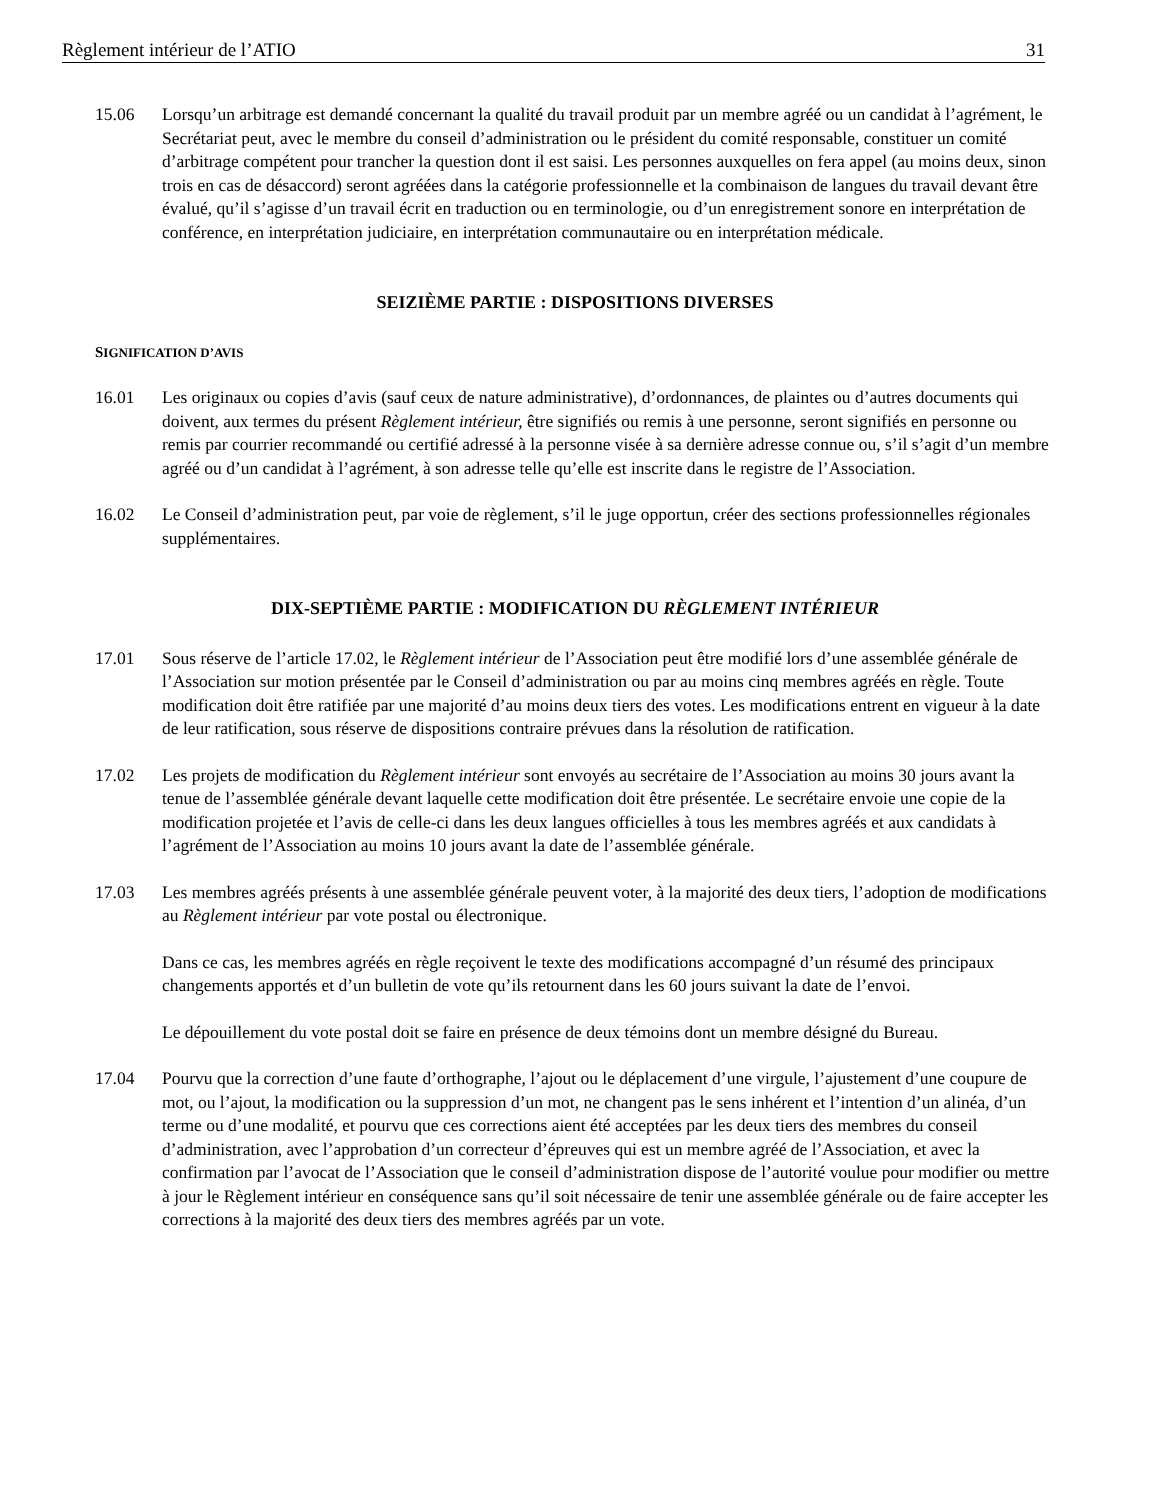Règlement intérieur de l’ATIO 31
15.06 Lorsqu’un arbitrage est demandé concernant la qualité du travail produit par un membre agréé ou un candidat à l’agrément, le Secrétariat peut, avec le membre du conseil d’administration ou le président du comité responsable, constituer un comité d’arbitrage compétent pour trancher la question dont il est saisi. Les personnes auxquelles on fera appel (au moins deux, sinon trois en cas de désaccord) seront agréées dans la catégorie professionnelle et la combinaison de langues du travail devant être évalué, qu’il s’agisse d’un travail écrit en traduction ou en terminologie, ou d’un enregistrement sonore en interprétation de conférence, en interprétation judiciaire, en interprétation communautaire ou en interprétation médicale.
SEIZIÈME PARTIE : DISPOSITIONS DIVERSES
SIGNIFICATION D’AVIS
16.01 Les originaux ou copies d’avis (sauf ceux de nature administrative), d’ordonnances, de plaintes ou d’autres documents qui doivent, aux termes du présent Règlement intérieur, être signifiés ou remis à une personne, seront signifiés en personne ou remis par courrier recommandé ou certifié adressé à la personne visée à sa dernière adresse connue ou, s’il s’agit d’un membre agréé ou d’un candidat à l’agrément, à son adresse telle qu’elle est inscrite dans le registre de l’Association.
16.02 Le Conseil d’administration peut, par voie de règlement, s’il le juge opportun, créer des sections professionnelles régionales supplémentaires.
DIX-SEPTIÈME PARTIE : MODIFICATION DU RÈGLEMENT INTÉRIEUR
17.01 Sous réserve de l’article 17.02, le Règlement intérieur de l’Association peut être modifié lors d’une assemblée générale de l’Association sur motion présentée par le Conseil d’administration ou par au moins cinq membres agréés en règle. Toute modification doit être ratifiée par une majorité d’au moins deux tiers des votes. Les modifications entrent en vigueur à la date de leur ratification, sous réserve de dispositions contraire prévues dans la résolution de ratification.
17.02 Les projets de modification du Règlement intérieur sont envoyés au secrétaire de l’Association au moins 30 jours avant la tenue de l’assemblée générale devant laquelle cette modification doit être présentée. Le secrétaire envoie une copie de la modification projetée et l’avis de celle-ci dans les deux langues officielles à tous les membres agréés et aux candidats à l’agrément de l’Association au moins 10 jours avant la date de l’assemblée générale.
17.03 Les membres agréés présents à une assemblée générale peuvent voter, à la majorité des deux tiers, l’adoption de modifications au Règlement intérieur par vote postal ou électronique.
Dans ce cas, les membres agréés en règle reçoivent le texte des modifications accompagné d’un résumé des principaux changements apportés et d’un bulletin de vote qu’ils retournent dans les 60 jours suivant la date de l’envoi.
Le dépouillement du vote postal doit se faire en présence de deux témoins dont un membre désigné du Bureau.
17.04 Pourvu que la correction d’une faute d’orthographe, l’ajout ou le déplacement d’une virgule, l’ajustement d’une coupure de mot, ou l’ajout, la modification ou la suppression d’un mot, ne changent pas le sens inhérent et l’intention d’un alinéa, d’un terme ou d’une modalité, et pourvu que ces corrections aient été acceptées par les deux tiers des membres du conseil d’administration, avec l’approbation d’un correcteur d’épreuves qui est un membre agréé de l’Association, et avec la confirmation par l’avocat de l’Association que le conseil d’administration dispose de l’autorité voulue pour modifier ou mettre à jour le Règlement intérieur en conséquence sans qu’il soit nécessaire de tenir une assemblée générale ou de faire accepter les corrections à la majorité des deux tiers des membres agréés par un vote.